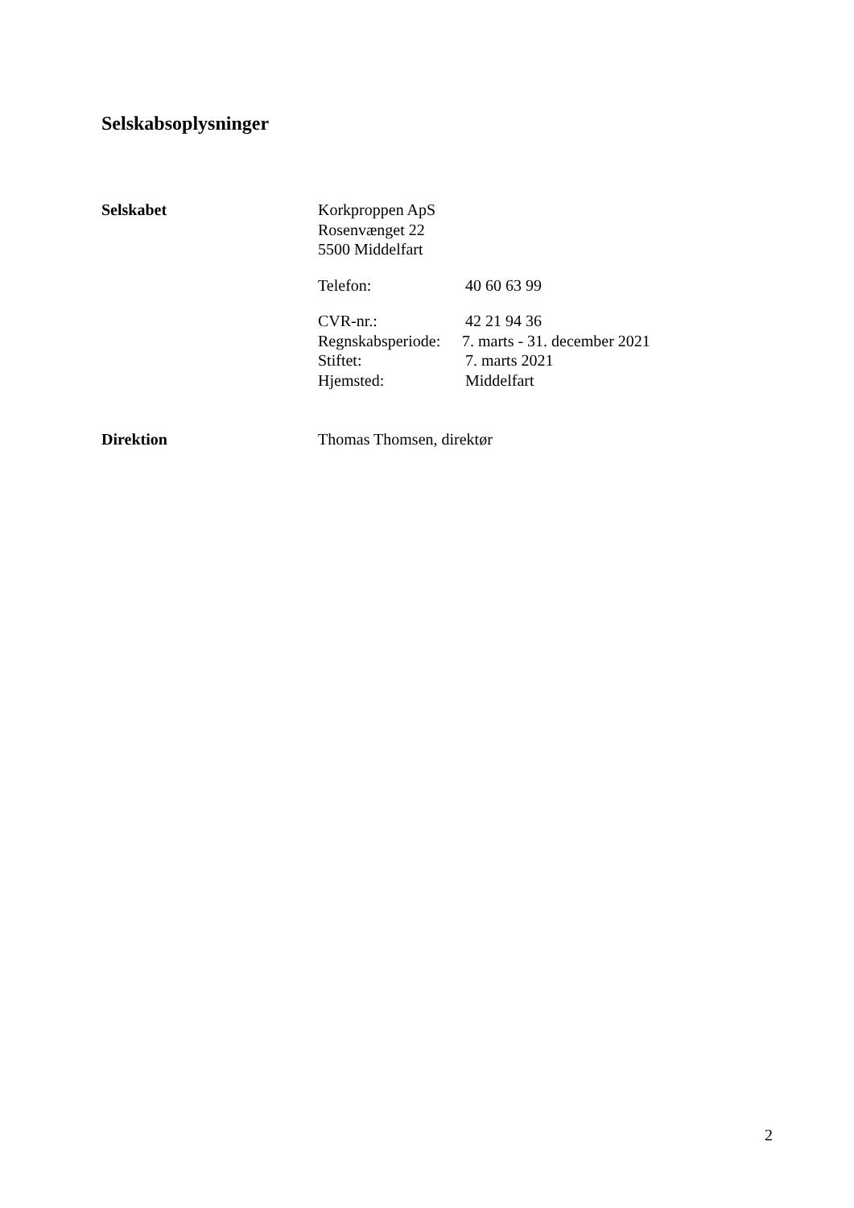Selskabsoplysninger
Selskabet
Korkproppen ApS
Rosenvænget 22
5500 Middelfart
Telefon: 40 60 63 99
CVR-nr.: 42 21 94 36
Regnskabsperiode: 7. marts - 31. december 2021
Stiftet: 7. marts 2021
Hjemsted: Middelfart
Direktion Thomas Thomsen, direktør
2